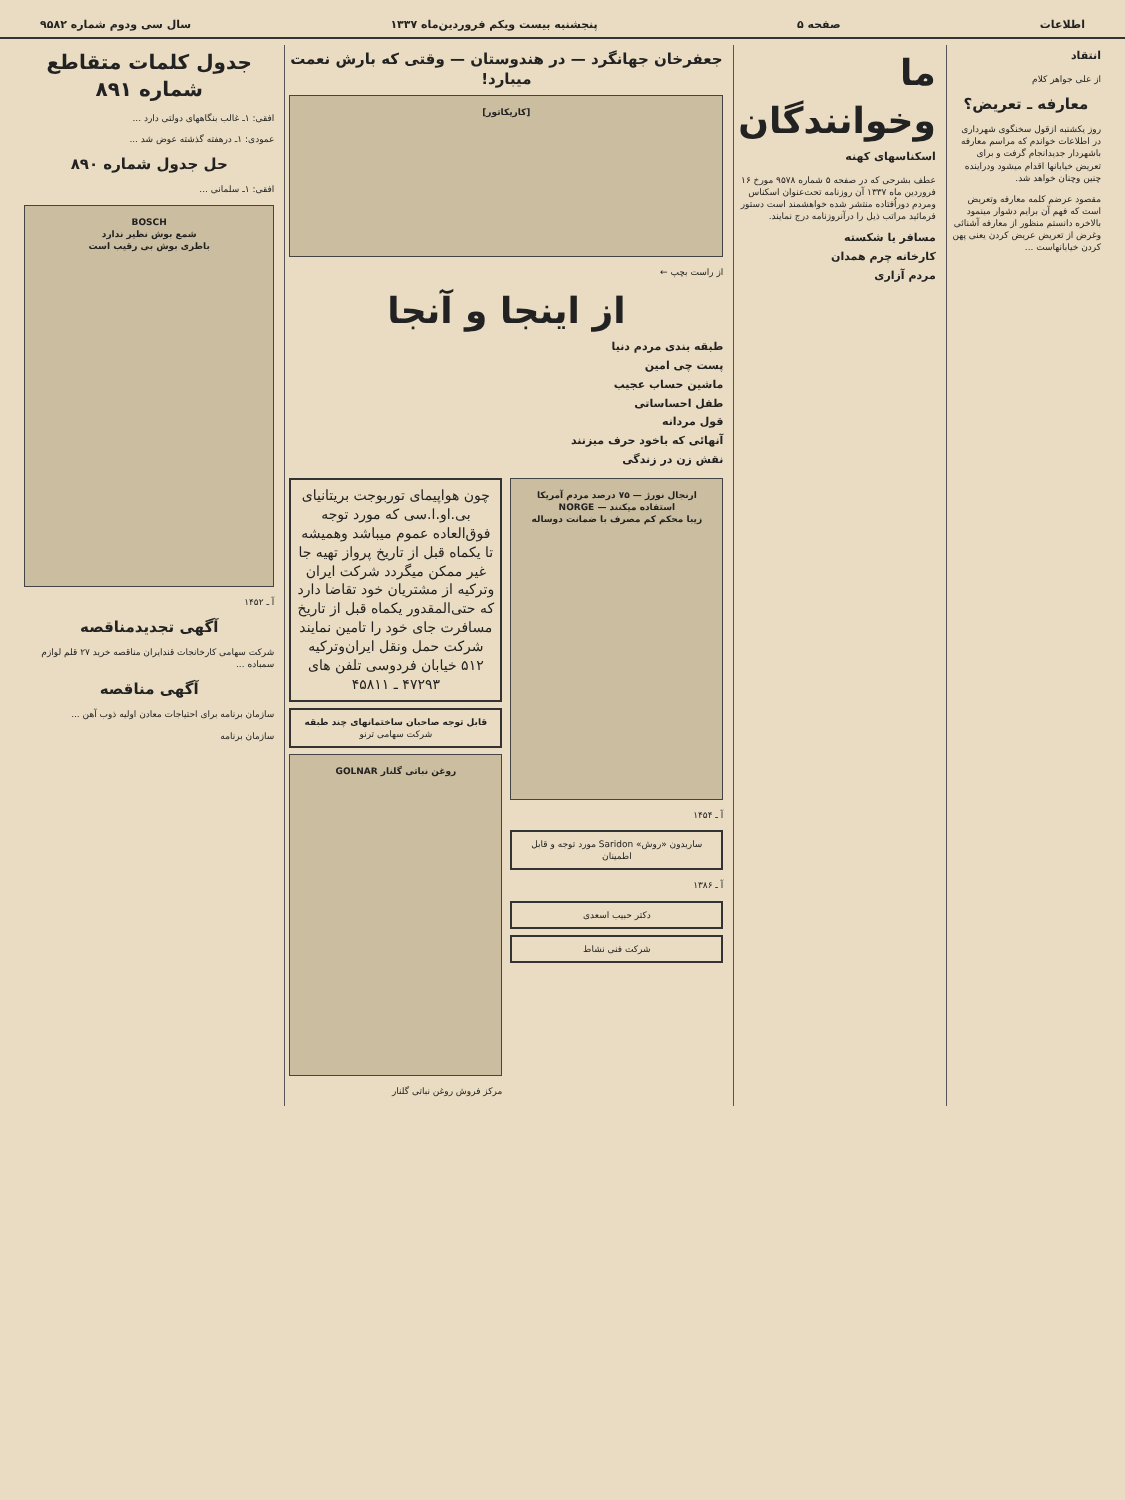اطلاعات صفحه ۵ پنجشنبه بیست ویکم فروردین‌ماه ۱۳۳۷ سال سی ودوم شماره ۹۵۸۲
انتقاد
از علی جواهر کلام
معارفه ـ تعریض؟
روز یکشنبه ازقول سخنگوی شهرداری در اطلاعات خواندم که مراسم معارفه باشهردار جدیدانجام گرفت و برای تعریض خیابانها اقدام میشود ودراینده چنین وچنان خواهد شد.
مقصود عرضم کلمه معارفه وتعریض است که فهم آن برایم دشوار مینمود بالاخره دانستم منظور از معارفه آشنائی وغرض از تعریض عریض کردن یعنی پهن کردن خیابانهاست ...
ما وخوانندگان
اسکناسهای کهنه
عطف بشرحی که در صفحه ۵ شماره ۹۵۷۸ مورخ ۱۶ فروردین ماه ۱۳۳۷ آن روزنامه تحت‌عنوان اسکناس ومردم دوراُفتاده منتشر شده خواهشمند است دستور فرمائید مراتب ذیل را درآنروزنامه درج نمایند.
مسافر یا شکسته
کارخانه چرم همدان
مردم آزاری
جعفرخان جهانگرد — در هندوستان — وقتی که بارش نعمت میبارد!
[کاریکاتور]
از راست بچپ ←
از اینجا و آنجا
طبقه بندی مردم دنیا
پست چی امین
ماشین حساب عجیب
طفل احساساتی
قول مردانه
آنهائی که باخود حرف میزنند
نقش زن در زندگی
ارنجال نورژ — ۷۵ درصد مردم آمریکا استفاده میکنند — NORGE
زیبا محکم کم مصرف با ضمانت دوساله
آ ـ ۱۴۵۴
ساریدون «روش» Saridon مورد توجه و قابل اطمینان
آ ـ ۱۳۸۶
دکتر حبیب اسعدی
شرکت فنی نشاط
چون هواپیمای توربوجت بریتانیای بی.او.ا.سی که مورد توجه فوق‌العاده عموم میباشد وهمیشه تا یکماه قبل از تاریخ پرواز تهیه جا غیر ممکن میگردد شرکت ایران وترکیه از مشتریان خود تقاضا دارد که حتی‌المقدور یکماه قبل از تاریخ مسافرت جای خود را تامین نمایند
شرکت حمل ونقل ایران‌وترکیه ۵۱۲ خیابان فردوسی تلفن های ۴۷۲۹۳ ـ ۴۵۸۱۱
قابل توجه صاحبان ساختمانهای چند طبقه
شرکت سهامی ترنو
روغن نباتی گلنار GOLNAR
مرکز فروش روغن نباتی گلنار
جدول کلمات متقاطع شماره ۸۹۱
افقی: ۱ـ غالب بنگاههای دولتی دارد ...
عمودی: ۱ـ درهفته گذشته عوض شد ...
حل جدول شماره ۸۹۰
افقی: ۱ـ سلمانی ...
BOSCH
شمع بوش نظیر ندارد
باطری بوش بی رقیب است
آ ـ ۱۴۵۲
آگهی تجدیدمناقصه
شرکت سهامی کارخانجات قندایران مناقصه خرید ۲۷ قلم لوازم سمباده ...
آگهی مناقصه
سازمان برنامه برای احتیاجات معادن اولیه ذوب آهن ...
سازمان برنامه